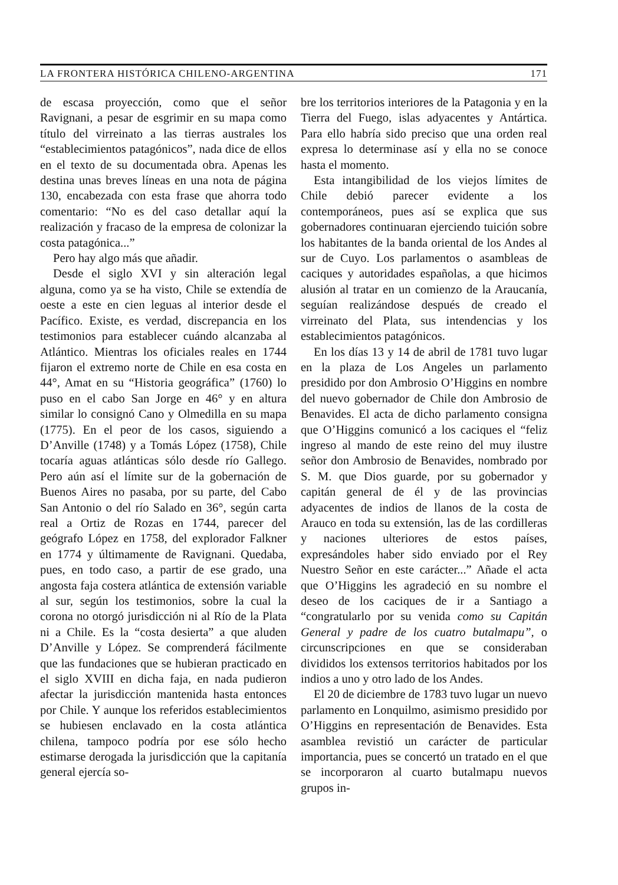LA FRONTERA HISTÓRICA CHILENO-ARGENTINA 171
de escasa proyección, como que el señor Ravignani, a pesar de esgrimir en su mapa como título del virreinato a las tierras australes los “establecimientos patagónicos”, nada dice de ellos en el texto de su documentada obra. Apenas les destina unas breves líneas en una nota de página 130, encabezada con esta frase que ahorra todo comentario: “No es del caso detallar aquí la realización y fracaso de la empresa de colonizar la costa patagónica...”
Pero hay algo más que añadir.
Desde el siglo XVI y sin alteración legal alguna, como ya se ha visto, Chile se extendía de oeste a este en cien leguas al interior desde el Pacífico. Existe, es verdad, discrepancia en los testimonios para establecer cuándo alcanzaba al Atlántico. Mientras los oficiales reales en 1744 fijaron el extremo norte de Chile en esa costa en 44°, Amat en su “Historia geográfica” (1760) lo puso en el cabo San Jorge en 46° y en altura similar lo consignó Cano y Olmedilla en su mapa (1775). En el peor de los casos, siguiendo a D’Anville (1748) y a Tomás López (1758), Chile tocaría aguas atlánticas sólo desde río Gallego. Pero aún así el límite sur de la gobernación de Buenos Aires no pasaba, por su parte, del Cabo San Antonio o del río Salado en 36°, según carta real a Ortiz de Rozas en 1744, parecer del geógrafo López en 1758, del explorador Falkner en 1774 y últimamente de Ravignani. Quedaba, pues, en todo caso, a partir de ese grado, una angosta faja costera atlántica de extensión variable al sur, según los testimonios, sobre la cual la corona no otorgó jurisdicción ni al Río de la Plata ni a Chile. Es la “costa desierta” a que aluden D’Anville y López. Se comprenderá fácilmente que las fundaciones que se hubieran practicado en el siglo XVIII en dicha faja, en nada pudieron afectar la jurisdicción mantenida hasta entonces por Chile. Y aunque los referidos establecimientos se hubiesen enclavado en la costa atlántica chilena, tampoco podría por ese sólo hecho estimarse derogada la jurisdicción que la capitanía general ejercía so-
bre los territorios interiores de la Patagonia y en la Tierra del Fuego, islas adyacentes y Antártica. Para ello habría sido preciso que una orden real expresa lo determinase así y ella no se conoce hasta el momento.
Esta intangibilidad de los viejos límites de Chile debió parecer evidente a los contemporáneos, pues así se explica que sus gobernadores continuaran ejerciendo tuición sobre los habitantes de la banda oriental de los Andes al sur de Cuyo. Los parlamentos o asambleas de caciques y autoridades españolas, a que hicimos alusión al tratar en un comienzo de la Araucanía, seguían realizándose después de creado el virreinato del Plata, sus intendencias y los establecimientos patagónicos.
En los días 13 y 14 de abril de 1781 tuvo lugar en la plaza de Los Angeles un parlamento presidido por don Ambrosio O’Higgins en nombre del nuevo gobernador de Chile don Ambrosio de Benavides. El acta de dicho parlamento consigna que O’Higgins comunicó a los caciques el “feliz ingreso al mando de este reino del muy ilustre señor don Ambrosio de Benavides, nombrado por S. M. que Dios guarde, por su gobernador y capitán general de él y de las provincias adyacentes de indios de llanos de la costa de Arauco en toda su extensión, las de las cordilleras y naciones ulteriores de estos países, expresándoles haber sido enviado por el Rey Nuestro Señor en este carácter...” Añade el acta que O’Higgins les agradeció en su nombre el deseo de los caciques de ir a Santiago a “congratularlo por su venida como su Capitán General y padre de los cuatro butalmapu”, o circunscripciones en que se consideraban divididos los extensos territorios habitados por los indios a uno y otro lado de los Andes.
El 20 de diciembre de 1783 tuvo lugar un nuevo parlamento en Lonquilmo, asimismo presidido por O’Higgins en representación de Benavides. Esta asamblea revistió un carácter de particular importancia, pues se concertó un tratado en el que se incorporaron al cuarto butalmapu nuevos grupos in-